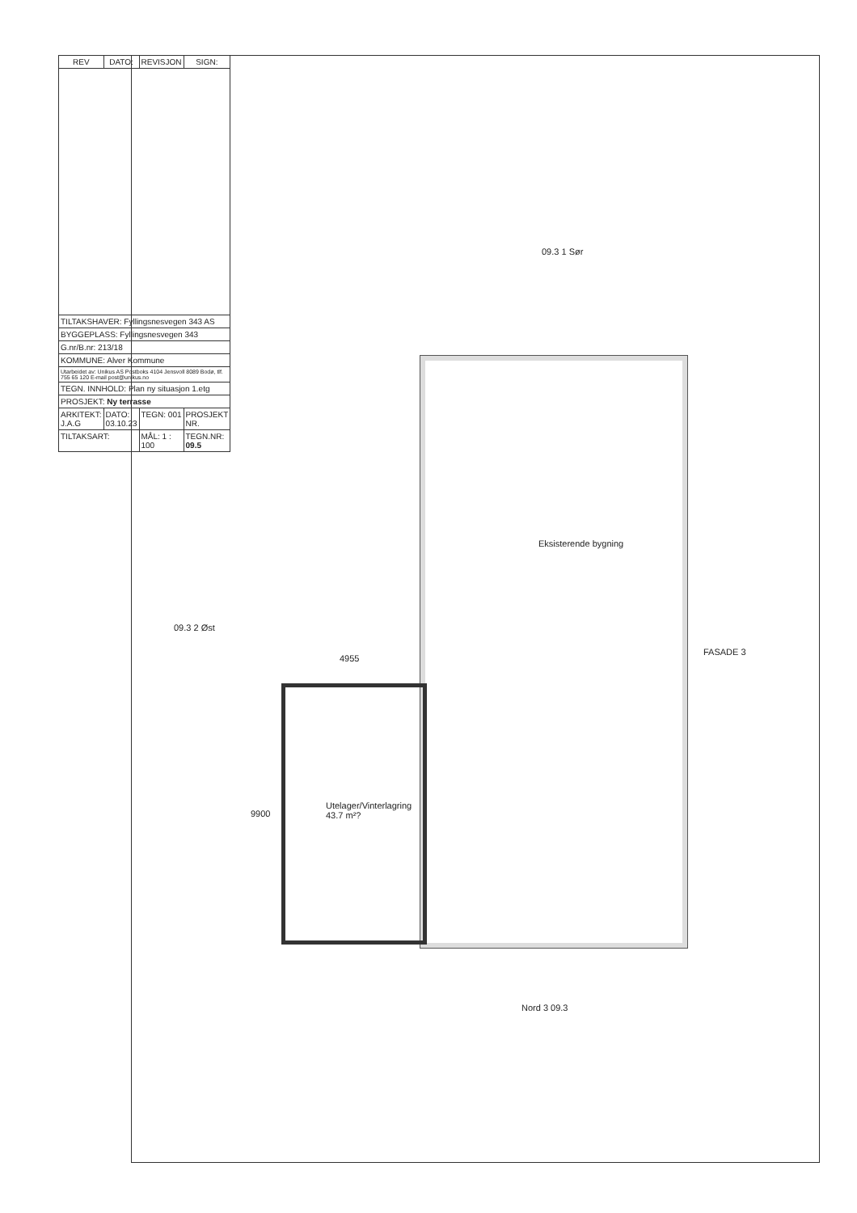| REV | DATO: | REVISJON | SIGN: |
| --- | --- | --- | --- |
| TILTAKSHAVER: Fyllingsnesvegen 343 AS | | | |
| BYGGEPLASS: Fyllingsnesvegen 343 | | | |
| G.nr/B.nr: 213/18 | | | |
| KOMMUNE: Alver Kommune | | | |
| Utarbeidet av: Unikus AS Postboks 4104 Jensvoll 8089 Bodø, tlf. 755 65 120 E-mail post@unikus.no | | | |
| TEGN. INNHOLD: Plan ny situasjon 1.etg | | | |
| PROSJEKT: Ny terrasse | | | |
| ARKITEKT: J.A.G | DATO: 03.10.23 | TEGN: 001 | PROSJEKT NR. |
| TILTAKSART: | | MÅL: 1 : 100 | TEGN.NR: 09.5 |
09.3 1 Sør
09.3 2 Øst
Nord 3 09.3
FASADE 3
Eksisterende bygning
Utelager/Vinterlagring 43.7 m²?
4955
9900